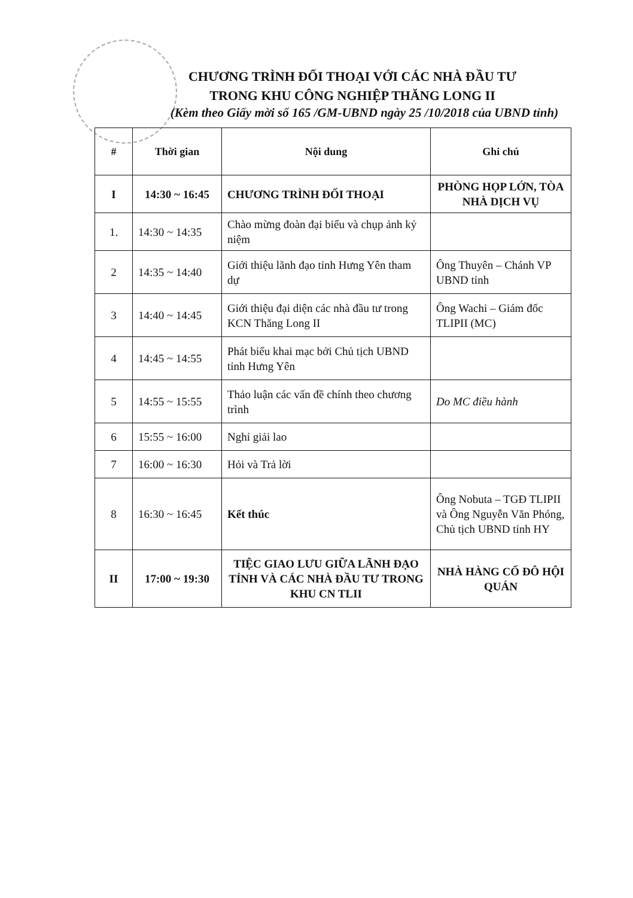CHƯƠNG TRÌNH ĐỐI THOẠI VỚI CÁC NHÀ ĐẦU TƯ
TRONG KHU CÔNG NGHIỆP THĂNG LONG II
(Kèm theo Giấy mời số 165 /GM-UBND ngày 25 /10/2018 của UBND tỉnh)
| # | Thời gian | Nội dung | Ghi chú |
| --- | --- | --- | --- |
| I | 14:30 ~ 16:45 | CHƯƠNG TRÌNH ĐỐI THOẠI | PHÒNG HỌP LỚN, TÒA NHÀ DỊCH VỤ |
| 1. | 14:30 ~ 14:35 | Chào mừng đoàn đại biểu và chụp ảnh kỷ niệm | |
| 2 | 14:35 ~ 14:40 | Giới thiệu lãnh đạo tỉnh Hưng Yên tham dự | Ông Thuyên – Chánh VP UBND tỉnh |
| 3 | 14:40 ~ 14:45 | Giới thiệu đại diện các nhà đầu tư trong KCN Thăng Long II | Ông Wachi – Giám đốc TLIPII (MC) |
| 4 | 14:45 ~ 14:55 | Phát biểu khai mạc bởi Chủ tịch UBND tỉnh Hưng Yên | |
| 5 | 14:55 ~ 15:55 | Thảo luận các vấn đề chính theo chương trình | Do MC điều hành |
| 6 | 15:55 ~ 16:00 | Nghỉ giải lao | |
| 7 | 16:00 ~ 16:30 | Hỏi và Trả lời | |
| 8 | 16:30 ~ 16:45 | Kết thúc | Ông Nobuta – TGĐ TLIPII và Ông Nguyễn Văn Phóng, Chủ tịch UBND tỉnh HY |
| II | 17:00 ~ 19:30 | TIỆC GIAO LƯU GIỮA LÃNH ĐẠO TỈNH VÀ CÁC NHÀ ĐẦU TƯ TRONG KHU CN TLII | NHÀ HÀNG CỐ ĐÔ HỘI QUÁN |